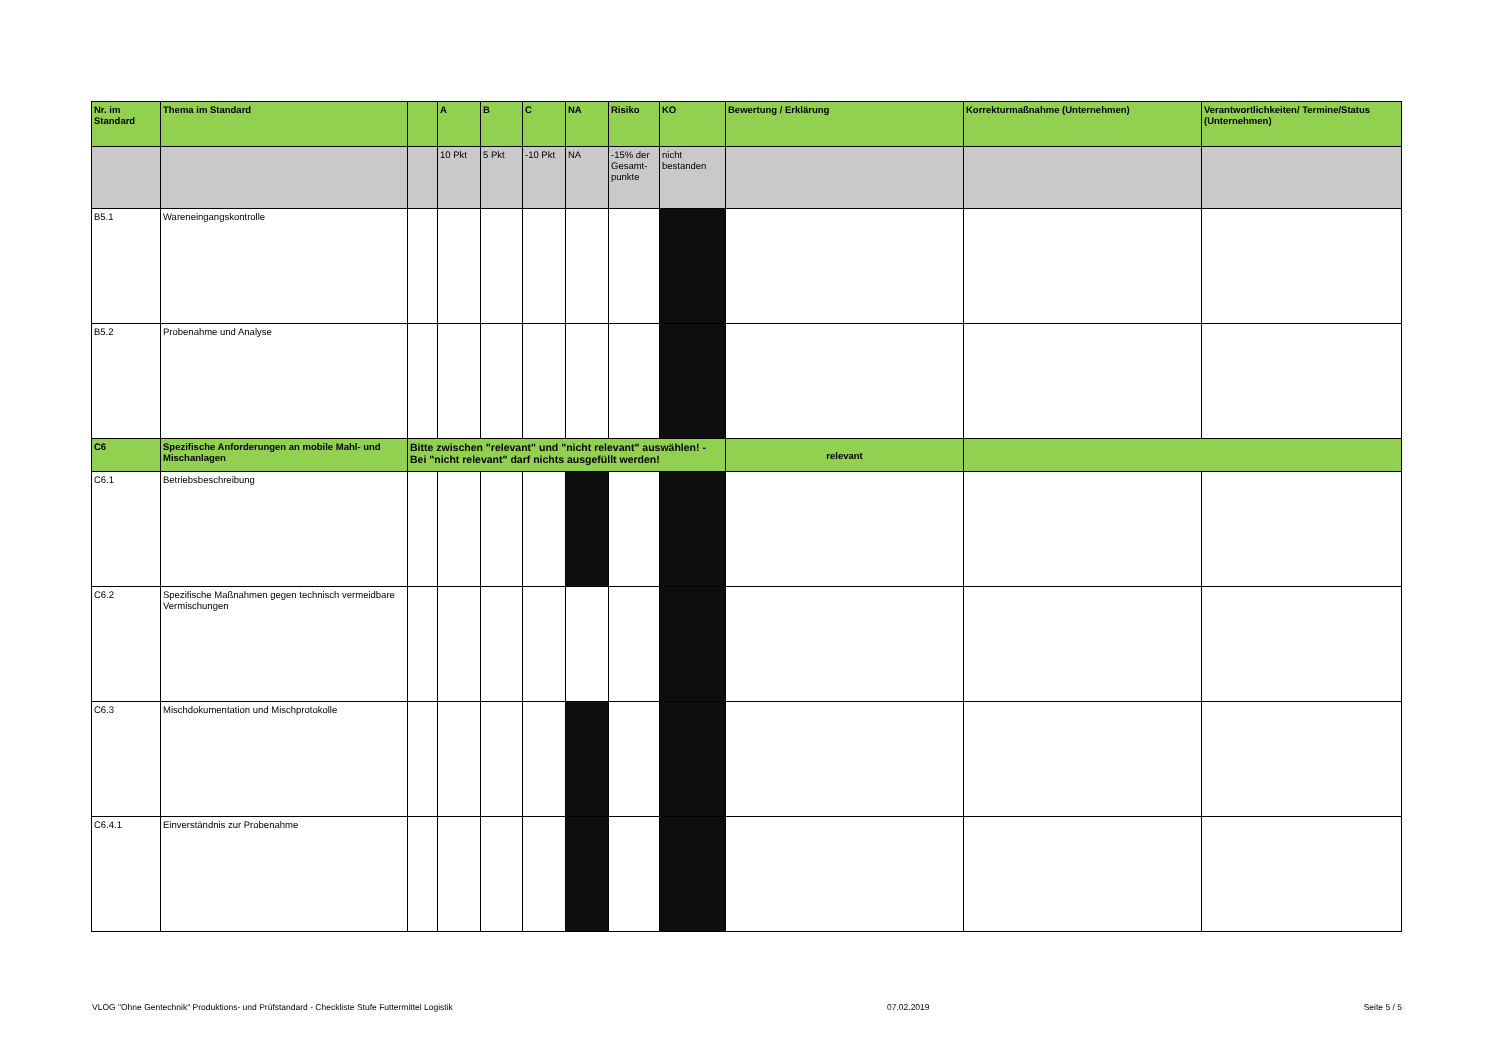| Nr. im Standard | Thema im Standard | | A | B | C | NA | Risiko | KO | Bewertung / Erklärung | Korrekturmaßnahme (Unternehmen) | Verantwortlichkeiten/ Termine/Status (Unternehmen) |
| --- | --- | --- | --- | --- | --- | --- | --- | --- | --- | --- | --- |
| | | | 10 Pkt | 5 Pkt | -10 Pkt | NA | -15% der Gesamt-punkte | nicht bestanden | | | |
| B5.1 | Wareneingangskontrolle | | | | | | | | | | |
| B5.2 | Probenahme und Analyse | | | | | | | | | | |
| C6 | Spezifische Anforderungen an mobile Mahl- und Mischanlagen | Bitte zwischen "relevant" und "nicht relevant" auswählen! - Bei "nicht relevant" darf nichts ausgefüllt werden! | | | | | | | relevant | | |
| C6.1 | Betriebsbeschreibung | | | | | | | | | | |
| C6.2 | Spezifische Maßnahmen gegen technisch vermeidbare Vermischungen | | | | | | | | | | |
| C6.3 | Mischdokumentation und Mischprotokolle | | | | | | | | | | |
| C6.4.1 | Einverständnis zur Probenahme | | | | | | | | | | |
VLOG "Ohne Gentechnik" Produktions- und Prüfstandard - Checkliste Stufe Futtermittel Logistik 07.02.2019 Seite 5 / 5